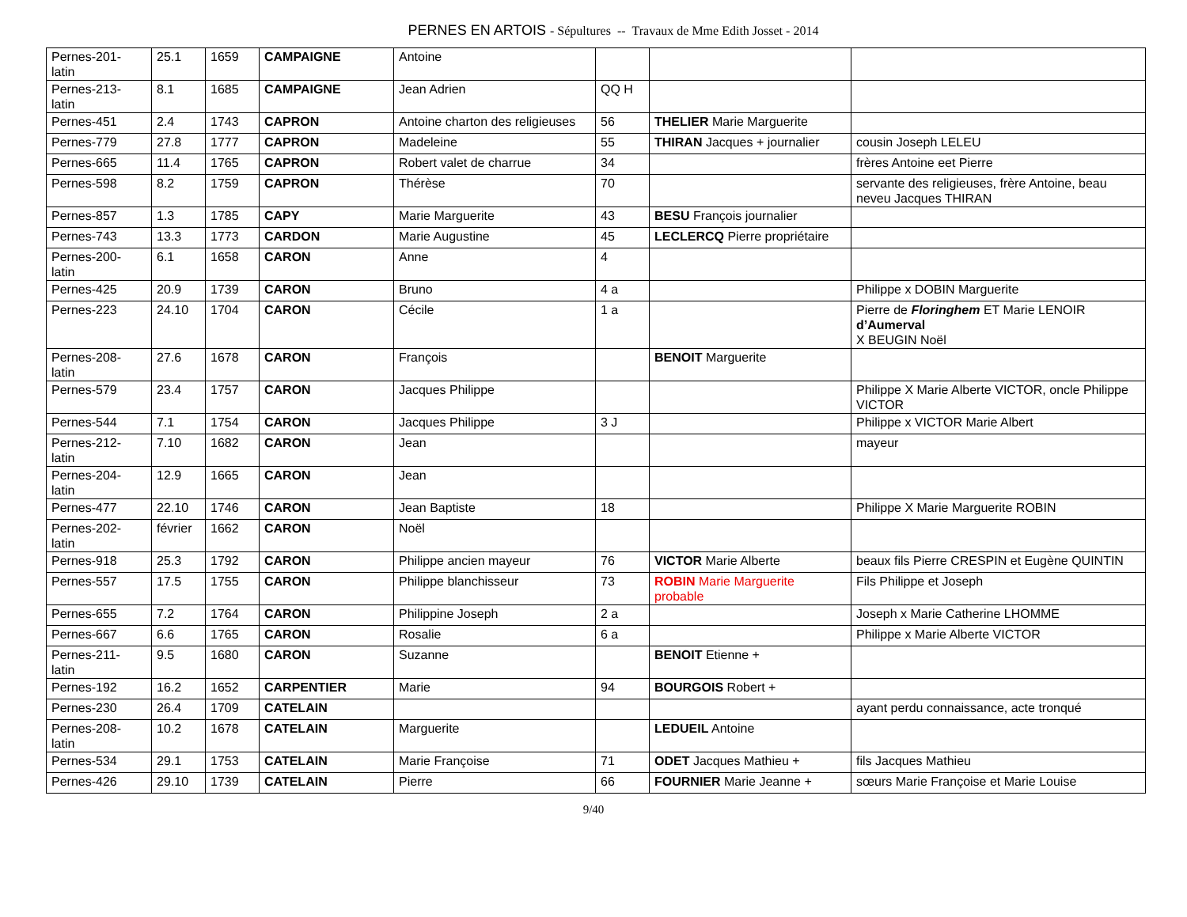PERNES EN ARTOIS - Sépultures -- Travaux de Mme Edith Josset - 2014
| Pernes-201- latin | 25.1 | 1659 | CAMPAIGNE | Antoine | | | |
| Pernes-213- latin | 8.1 | 1685 | CAMPAIGNE | Jean Adrien | QQ H | | |
| Pernes-451 | 2.4 | 1743 | CAPRON | Antoine charton des religieuses | 56 | THELIER Marie Marguerite | |
| Pernes-779 | 27.8 | 1777 | CAPRON | Madeleine | 55 | THIRAN Jacques + journalier | cousin Joseph LELEU |
| Pernes-665 | 11.4 | 1765 | CAPRON | Robert valet de charrue | 34 | | frères Antoine eet Pierre |
| Pernes-598 | 8.2 | 1759 | CAPRON | Thérèse | 70 | | servante des religieuses, frère Antoine, beau neveu Jacques THIRAN |
| Pernes-857 | 1.3 | 1785 | CAPY | Marie Marguerite | 43 | BESU François journalier | |
| Pernes-743 | 13.3 | 1773 | CARDON | Marie Augustine | 45 | LECLERCQ Pierre propriétaire | |
| Pernes-200- latin | 6.1 | 1658 | CARON | Anne | 4 | | |
| Pernes-425 | 20.9 | 1739 | CARON | Bruno | 4 a | | Philippe x DOBIN Marguerite |
| Pernes-223 | 24.10 | 1704 | CARON | Cécile | 1 a | | Pierre de Floringhem ET Marie LENOIR d’Aumerval X BEUGIN Noël |
| Pernes-208- latin | 27.6 | 1678 | CARON | François | | BENOIT Marguerite | |
| Pernes-579 | 23.4 | 1757 | CARON | Jacques Philippe | | | Philippe X Marie Alberte VICTOR, oncle Philippe VICTOR |
| Pernes-544 | 7.1 | 1754 | CARON | Jacques Philippe | 3 J | | Philippe x VICTOR Marie Albert |
| Pernes-212- latin | 7.10 | 1682 | CARON | Jean | | | mayeur |
| Pernes-204- latin | 12.9 | 1665 | CARON | Jean | | | |
| Pernes-477 | 22.10 | 1746 | CARON | Jean Baptiste | 18 | | Philippe X Marie Marguerite ROBIN |
| Pernes-202- latin | février | 1662 | CARON | Noël | | | |
| Pernes-918 | 25.3 | 1792 | CARON | Philippe ancien mayeur | 76 | VICTOR Marie Alberte | beaux fils Pierre CRESPIN et Eugène QUINTIN |
| Pernes-557 | 17.5 | 1755 | CARON | Philippe blanchisseur | 73 | ROBIN Marie Marguerite probable | Fils Philippe et Joseph |
| Pernes-655 | 7.2 | 1764 | CARON | Philippine Joseph | 2 a | | Joseph x Marie Catherine LHOMME |
| Pernes-667 | 6.6 | 1765 | CARON | Rosalie | 6 a | | Philippe x Marie Alberte VICTOR |
| Pernes-211- latin | 9.5 | 1680 | CARON | Suzanne | | BENOIT Etienne + | |
| Pernes-192 | 16.2 | 1652 | CARPENTIER | Marie | 94 | BOURGOIS Robert + | |
| Pernes-230 | 26.4 | 1709 | CATELAIN | | | | ayant perdu connaissance, acte tronqué |
| Pernes-208- latin | 10.2 | 1678 | CATELAIN | Marguerite | | LEDUEIL Antoine | |
| Pernes-534 | 29.1 | 1753 | CATELAIN | Marie Françoise | 71 | ODET Jacques Mathieu + | fils Jacques Mathieu |
| Pernes-426 | 29.10 | 1739 | CATELAIN | Pierre | 66 | FOURNIER Marie Jeanne + | sœurs Marie Françoise et Marie Louise |
9/40